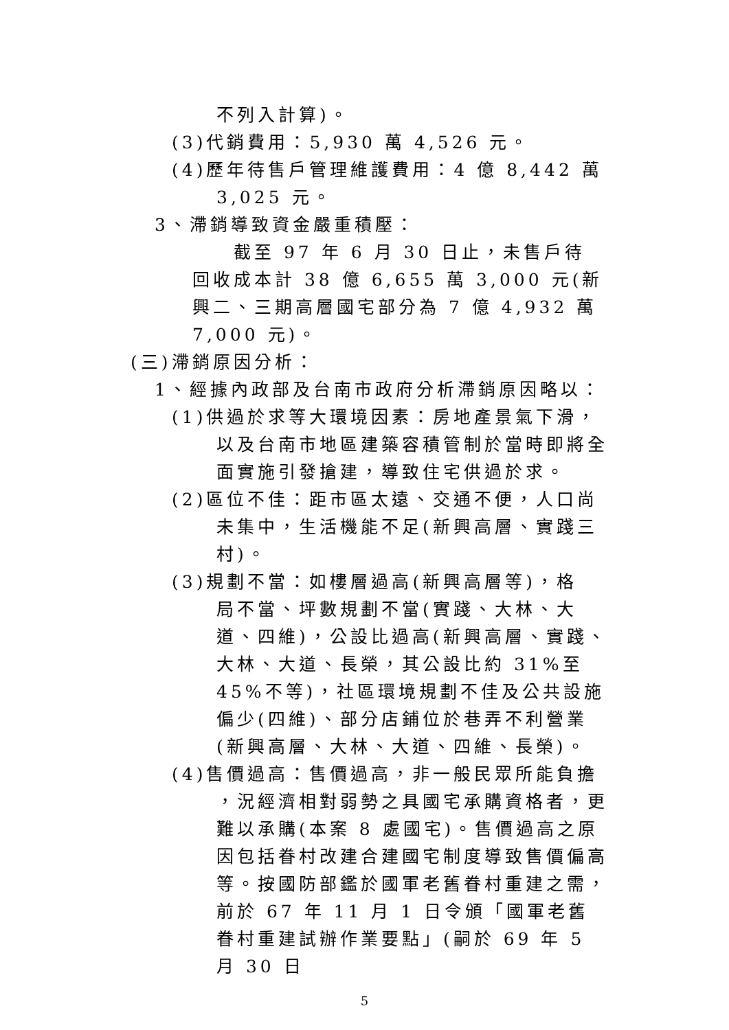不列入計算)。
(3)代銷費用：5,930 萬 4,526 元。
(4)歷年待售戶管理維護費用：4 億 8,442 萬
3,025 元。
3、滯銷導致資金嚴重積壓：
截至 97 年 6 月 30 日止，未售戶待回收成本計 38 億 6,655 萬 3,000 元(新興二、三期高層國宅部分為 7 億 4,932 萬 7,000 元)。
(三)滯銷原因分析：
1、經據內政部及台南市政府分析滯銷原因略以：
(1)供過於求等大環境因素：房地產景氣下滑，
以及台南市地區建築容積管制於當時即將全面實施引發搶建，導致住宅供過於求。
(2)區位不佳：距市區太遠、交通不便，人口尚
未集中，生活機能不足(新興高層、實踐三村)。
(3)規劃不當：如樓層過高(新興高層等)，格
局不當、坪數規劃不當(實踐、大林、大道、四維)，公設比過高(新興高層、實踐、大林、大道、長榮，其公設比約 31%至 45%不等)，社區環境規劃不佳及公共設施偏少(四維)、部分店鋪位於巷弄不利營業(新興高層、大林、大道、四維、長榮)。
(4)售價過高：售價過高，非一般民眾所能負擔
，況經濟相對弱勢之具國宅承購資格者，更難以承購(本案 8 處國宅)。售價過高之原因包括眷村改建合建國宅制度導致售價偏高等。按國防部鑑於國軍老舊眷村重建之需，前於 67 年 11 月 1 日令頒「國軍老舊眷村重建試辦作業要點」(嗣於 69 年 5 月 30 日
5